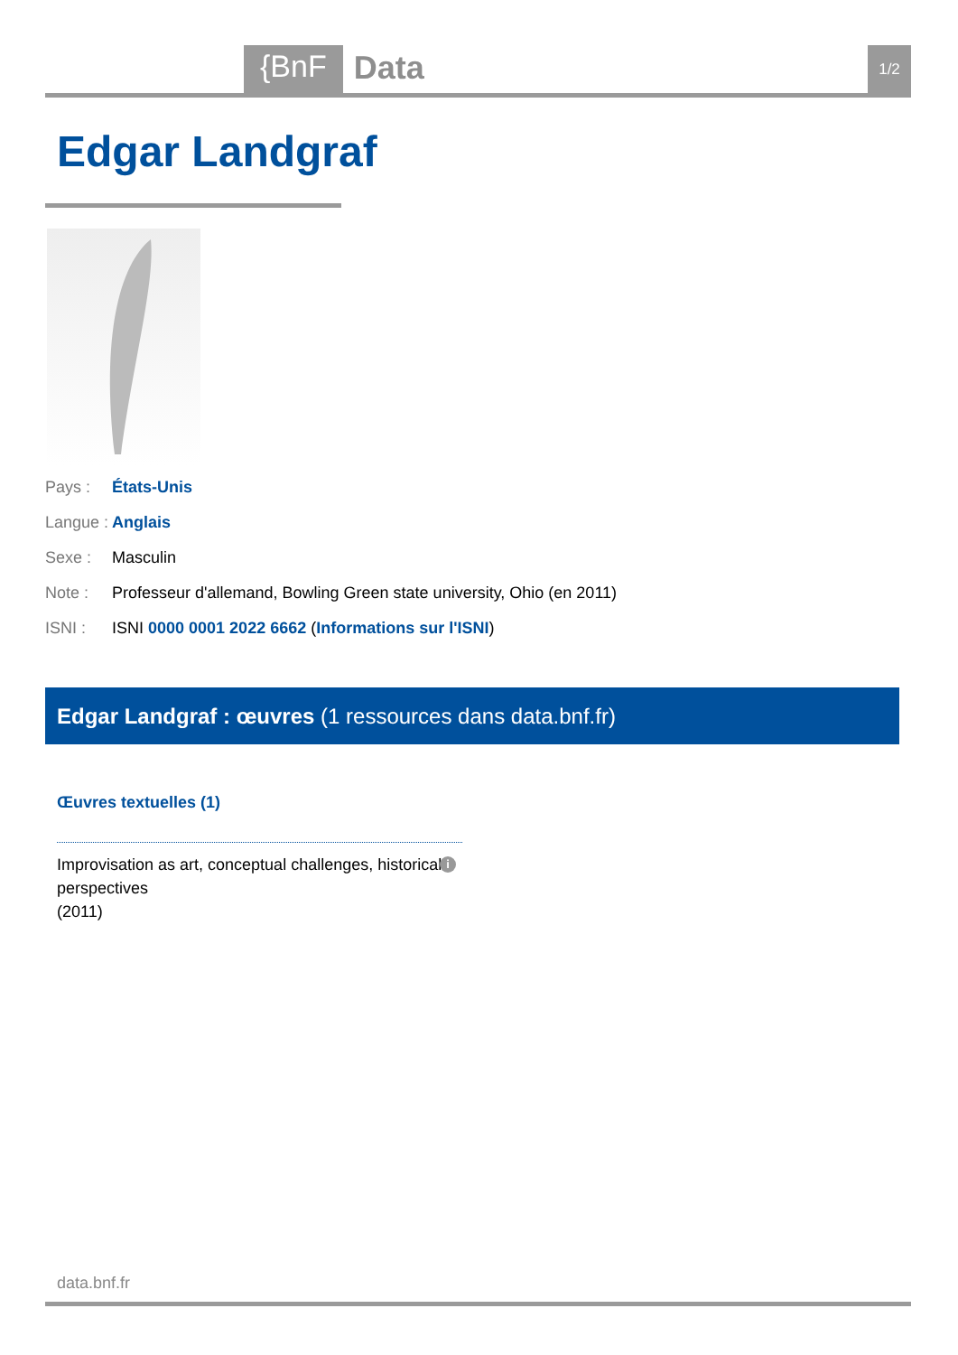{BnF
Data
1/2
Edgar Landgraf
Pays : États-Unis
Langue : Anglais
Sexe : Masculin
Note : Professeur d'allemand, Bowling Green state university, Ohio (en 2011)
ISNI : ISNI 0000 0001 2022 6662 (Informations sur l'ISNI)
Edgar Landgraf : œuvres (1 ressources dans data.bnf.fr)
Œuvres textuelles (1)
Improvisation as art, conceptual challenges, historical perspectives
(2011)
i
data.bnf.fr